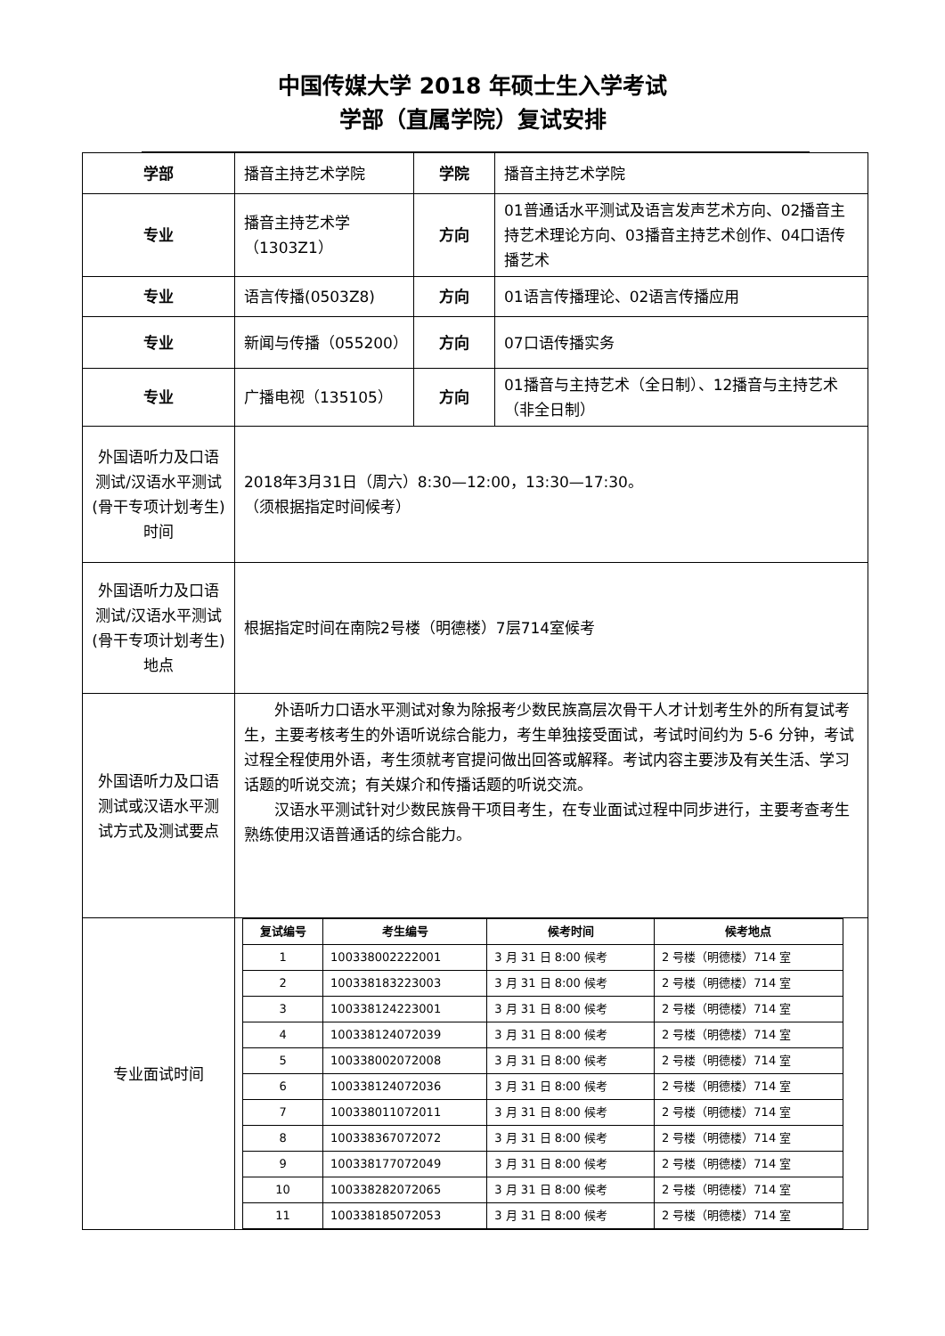中国传媒大学 2018 年硕士生入学考试
学部（直属学院）复试安排
| 学部 | 播音主持艺术学院 | 学院 | 播音主持艺术学院 |
| 专业 | 播音主持艺术学（1303Z1） | 方向 | 01普通话水平测试及语言发声艺术方向、02播音主持艺术理论方向、03播音主持艺术创作、04口语传播艺术 |
| 专业 | 语言传播(0503Z8) | 方向 | 01语言传播理论、02语言传播应用 |
| 专业 | 新闻与传播（055200） | 方向 | 07口语传播实务 |
| 专业 | 广播电视（135105） | 方向 | 01播音与主持艺术（全日制）、12播音与主持艺术（非全日制） |
| 外国语听力及口语测试/汉语水平测试(骨干专项计划考生)时间 | 2018年3月31日（周六）8:30—12:00，13:30—17:30。 （须根据指定时间候考） | | |
| 外国语听力及口语测试/汉语水平测试(骨干专项计划考生)地点 | 根据指定时间在南院2号楼（明德楼）7层714室候考 | | |
| 外国语听力及口语测试或汉语水平测试方式及测试要点 | 外语听力口语水平测试对象为除报考少数民族高层次骨干人才计划考生外的所有复试考生，主要考核考生的外语听说综合能力，考生单独接受面试，考试时间约为 5-6 分钟，考试过程全程使用外语，考生须就考官提问做出回答或解释。考试内容主要涉及有关生活、学习话题的听说交流；有关媒介和传播话题的听说交流。 汉语水平测试针对少数民族骨干项目考生，在专业面试过程中同步进行，主要考查考生熟练使用汉语普通话的综合能力。 | | |
| 专业面试时间 | / 复试编号 / 考生编号 / 候考时间 / 候考地点 / / --- / --- / --- / --- / / 1 / 100338002222001 / 3 月 31 日 8:00 候考 / 2 号楼（明德楼）714 室 / / 2 / 100338183223003 / 3 月 31 日 8:00 候考 / 2 号楼（明德楼）714 室 / / 3 / 100338124223001 / 3 月 31 日 8:00 候考 / 2 号楼（明德楼）714 室 / / 4 / 100338124072039 / 3 月 31 日 8:00 候考 / 2 号楼（明德楼）714 室 / / 5 / 100338002072008 / 3 月 31 日 8:00 候考 / 2 号楼（明德楼）714 室 / / 6 / 100338124072036 / 3 月 31 日 8:00 候考 / 2 号楼（明德楼）714 室 / / 7 / 100338011072011 / 3 月 31 日 8:00 候考 / 2 号楼（明德楼）714 室 / / 8 / 100338367072072 / 3 月 31 日 8:00 候考 / 2 号楼（明德楼）714 室 / / 9 / 100338177072049 / 3 月 31 日 8:00 候考 / 2 号楼（明德楼）714 室 / / 10 / 100338282072065 / 3 月 31 日 8:00 候考 / 2 号楼（明德楼）714 室 / / 11 / 100338185072053 / 3 月 31 日 8:00 候考 / 2 号楼（明德楼）714 室 / | | |